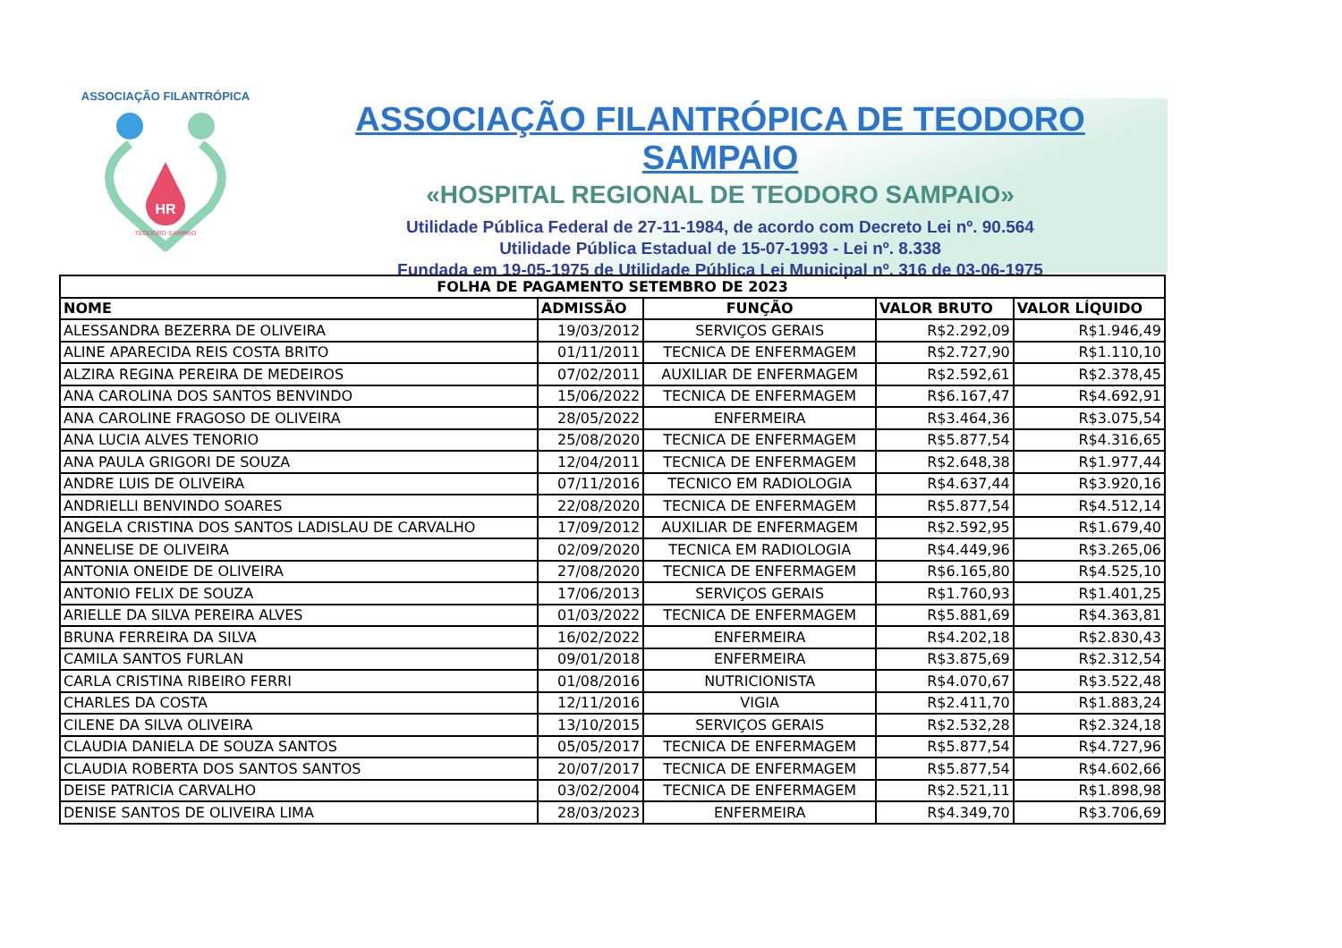ASSOCIAÇÃO FILANTRÓPICA
HR
TEODORO SAMPAIO
ASSOCIAÇÃO FILANTRÓPICA DE TEODORO SAMPAIO
«HOSPITAL REGIONAL DE TEODORO SAMPAIO»
Utilidade Pública Federal de 27-11-1984, de acordo com Decreto Lei nº. 90.564
Utilidade Pública Estadual de 15-07-1993 - Lei nº. 8.338
Fundada em 19-05-1975 de Utilidade Pública Lei Municipal nº. 316 de 03-06-1975
| FOLHA DE PAGAMENTO SETEMBRO DE 2023 | | | | |
| --- | --- | --- | --- | --- |
| NOME | ADMISSÃO | FUNÇÃO | VALOR BRUTO | VALOR LÍQUIDO |
| ALESSANDRA BEZERRA DE OLIVEIRA | 19/03/2012 | SERVIÇOS GERAIS | R$2.292,09 | R$1.946,49 |
| ALINE APARECIDA REIS COSTA BRITO | 01/11/2011 | TECNICA DE ENFERMAGEM | R$2.727,90 | R$1.110,10 |
| ALZIRA REGINA PEREIRA DE MEDEIROS | 07/02/2011 | AUXILIAR DE ENFERMAGEM | R$2.592,61 | R$2.378,45 |
| ANA CAROLINA DOS SANTOS BENVINDO | 15/06/2022 | TECNICA DE ENFERMAGEM | R$6.167,47 | R$4.692,91 |
| ANA CAROLINE FRAGOSO DE OLIVEIRA | 28/05/2022 | ENFERMEIRA | R$3.464,36 | R$3.075,54 |
| ANA LUCIA ALVES TENORIO | 25/08/2020 | TECNICA DE ENFERMAGEM | R$5.877,54 | R$4.316,65 |
| ANA PAULA GRIGORI DE SOUZA | 12/04/2011 | TECNICA DE ENFERMAGEM | R$2.648,38 | R$1.977,44 |
| ANDRE LUIS DE OLIVEIRA | 07/11/2016 | TECNICO EM RADIOLOGIA | R$4.637,44 | R$3.920,16 |
| ANDRIELLI BENVINDO SOARES | 22/08/2020 | TECNICA DE ENFERMAGEM | R$5.877,54 | R$4.512,14 |
| ANGELA CRISTINA DOS SANTOS LADISLAU DE CARVALHO | 17/09/2012 | AUXILIAR DE ENFERMAGEM | R$2.592,95 | R$1.679,40 |
| ANNELISE DE OLIVEIRA | 02/09/2020 | TECNICA EM RADIOLOGIA | R$4.449,96 | R$3.265,06 |
| ANTONIA ONEIDE DE OLIVEIRA | 27/08/2020 | TECNICA DE ENFERMAGEM | R$6.165,80 | R$4.525,10 |
| ANTONIO FELIX DE SOUZA | 17/06/2013 | SERVIÇOS GERAIS | R$1.760,93 | R$1.401,25 |
| ARIELLE DA SILVA PEREIRA ALVES | 01/03/2022 | TECNICA DE ENFERMAGEM | R$5.881,69 | R$4.363,81 |
| BRUNA FERREIRA DA SILVA | 16/02/2022 | ENFERMEIRA | R$4.202,18 | R$2.830,43 |
| CAMILA SANTOS FURLAN | 09/01/2018 | ENFERMEIRA | R$3.875,69 | R$2.312,54 |
| CARLA CRISTINA RIBEIRO FERRI | 01/08/2016 | NUTRICIONISTA | R$4.070,67 | R$3.522,48 |
| CHARLES DA COSTA | 12/11/2016 | VIGIA | R$2.411,70 | R$1.883,24 |
| CILENE DA SILVA OLIVEIRA | 13/10/2015 | SERVIÇOS GERAIS | R$2.532,28 | R$2.324,18 |
| CLAUDIA DANIELA DE SOUZA SANTOS | 05/05/2017 | TECNICA DE ENFERMAGEM | R$5.877,54 | R$4.727,96 |
| CLAUDIA ROBERTA DOS SANTOS SANTOS | 20/07/2017 | TECNICA DE ENFERMAGEM | R$5.877,54 | R$4.602,66 |
| DEISE PATRICIA CARVALHO | 03/02/2004 | TECNICA DE ENFERMAGEM | R$2.521,11 | R$1.898,98 |
| DENISE SANTOS DE OLIVEIRA LIMA | 28/03/2023 | ENFERMEIRA | R$4.349,70 | R$3.706,69 |